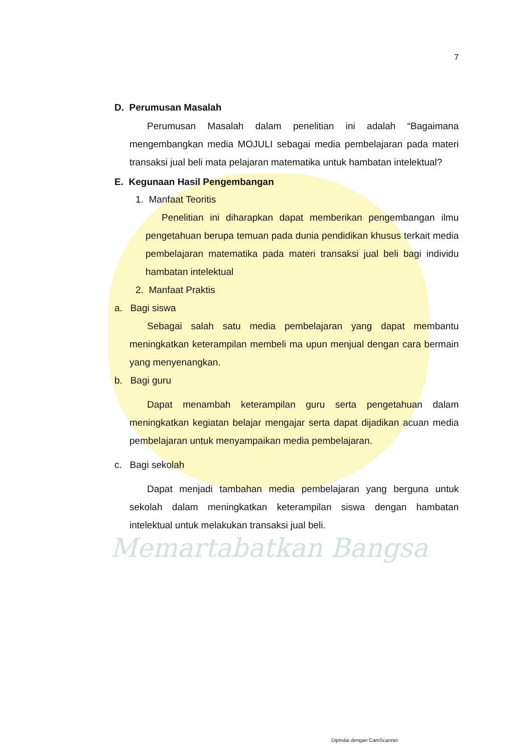Memartabatkan Bangsa
7
D. Perumusan Masalah
Perumusan Masalah dalam penelitian ini adalah “Bagaimana mengembangkan media MOJULI sebagai media pembelajaran pada materi transaksi jual beli mata pelajaran matematika untuk hambatan intelektual?
E. Kegunaan Hasil Pengembangan
1. Manfaat Teoritis
Penelitian ini diharapkan dapat memberikan pengembangan ilmu pengetahuan berupa temuan pada dunia pendidikan khusus terkait media pembelajaran matematika pada materi transaksi jual beli bagi individu hambatan intelektual
2. Manfaat Praktis
a. Bagi siswa
Sebagai salah satu media pembelajaran yang dapat membantu meningkatkan keterampilan membeli ma upun menjual dengan cara bermain yang menyenangkan.
b. Bagi guru
Dapat menambah keterampilan guru serta pengetahuan dalam meningkatkan kegiatan belajar mengajar serta dapat dijadikan acuan media pembelajaran untuk menyampaikan media pembelajaran.
c. Bagi sekolah
Dapat menjadi tambahan media pembelajaran yang berguna untuk sekolah dalam meningkatkan keterampilan siswa dengan hambatan intelektual untuk melakukan transaksi jual beli.
Dipindai dengan CamScanner